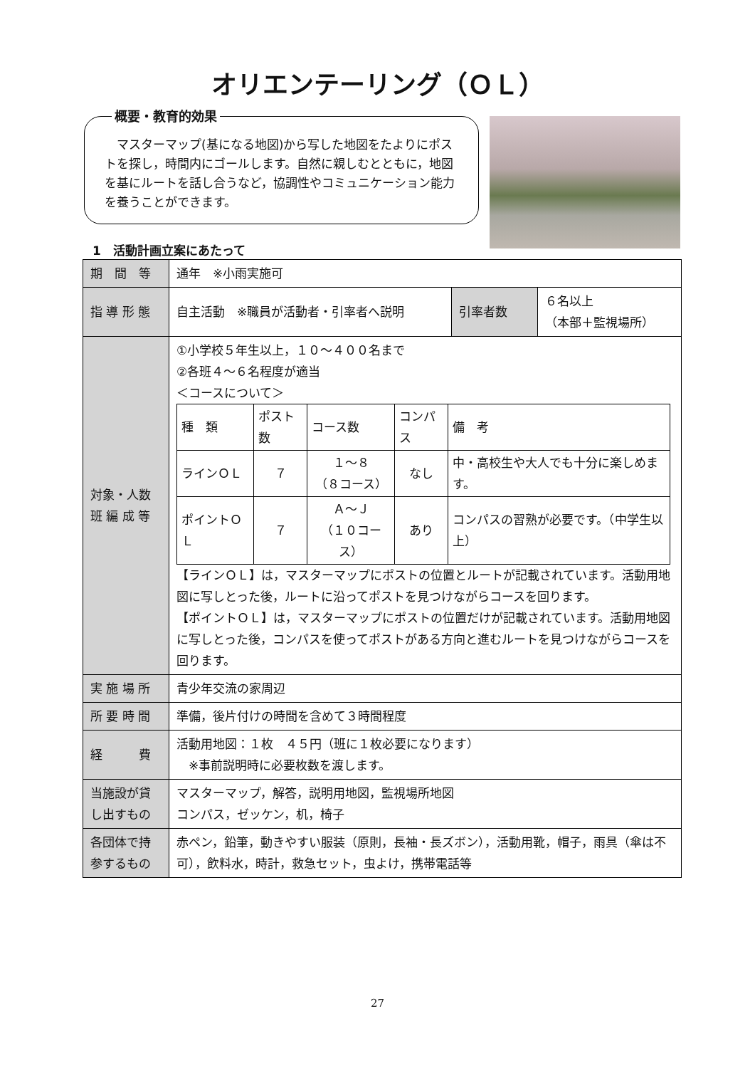オリエンテーリング（ＯＬ）
概要・教育的効果
　マスターマップ(基になる地図)から写した地図をたよりにポストを探し，時間内にゴールします。自然に親しむとともに，地図を基にルートを話し合うなど，協調性やコミュニケーション能力を養うことができます。
1　活動計画立案にあたって
| 期 間 等 | 通年 ※小雨実施可 | | |
| 指 導 形 態 | 自主活動 ※職員が活動者・引率者へ説明 | 引率者数 | ６名以上 （本部＋監視場所） |
| 対象・人数 班 編 成 等 | ①小学校５年生以上，１０～４００名まで ②各班４～６名程度が適当 ＜コースについて＞ / 種 類 / ポスト数 / コース数 / コンパス / 備 考 / / --- / --- / --- / --- / --- / / ラインＯＬ / ７ / １～８ （８コース） / なし / 中・高校生や大人でも十分に楽しめます。 / / ポイントＯＬ / ７ / Ａ～Ｊ （１０コース） / あり / コンパスの習熟が必要です。（中学生以上） / 【ラインＯＬ】は，マスターマップにポストの位置とルートが記載されています。活動用地図に写しとった後，ルートに沿ってポストを見つけながらコースを回ります。 【ポイントＯＬ】は，マスターマップにポストの位置だけが記載されています。活動用地図に写しとった後，コンパスを使ってポストがある方向と進むルートを見つけながらコースを回ります。 | | |
| 実 施 場 所 | 青少年交流の家周辺 | | |
| 所 要 時 間 | 準備，後片付けの時間を含めて３時間程度 | | |
| 経 費 | 活動用地図：１枚 ４５円（班に１枚必要になります） ※事前説明時に必要枚数を渡します。 | | |
| 当施設が貸し出すもの | マスターマップ，解答，説明用地図，監視場所地図 コンパス，ゼッケン，机，椅子 | | |
| 各団体で持参するもの | 赤ペン，鉛筆，動きやすい服装（原則，長袖・長ズボン），活動用靴，帽子，雨具（傘は不可），飲料水，時計，救急セット，虫よけ，携帯電話等 | | |
27